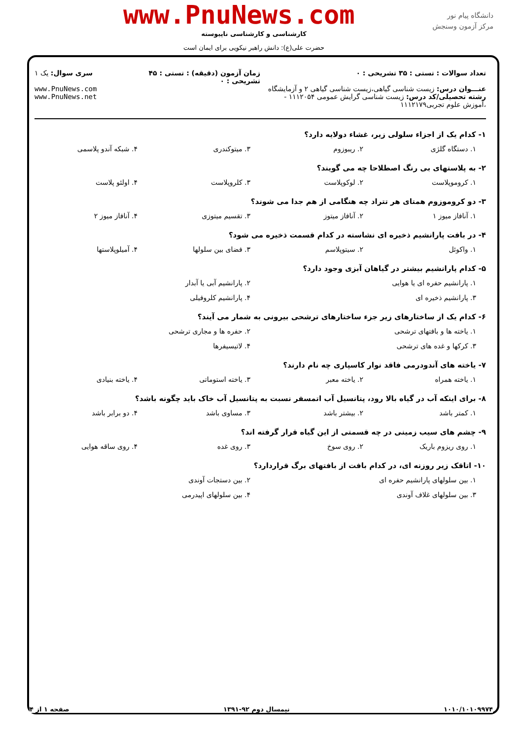www.PnuNews.com
دانشگاه پیام نور
مرکز آزمون وسنجش
کارشناسی و کارشناسی ناپیوسته
حضرت علی(ع): دانش راهبر نیکویی برای ایمان است
تعداد سوالات : تستی : ۳۵ تشریحی : ۰
عنـــوان درس: زیست شناسی گیاهی،زیست شناسی گیاهی ۲ و آزمایشگاه
رشته تحصیلی/کد درس: زیست شناسی گرایش عمومی ۱۱۱۲۰۵۴ - ،آموزش علوم تجربی۱۱۱۲۱۷۹
زمان آزمون (دقیقه) : تستی : ۴۵ تشریحی : ۰
سری سوال: یک ۱
www.PnuNews.com
www.PnuNews.net
۱- کدام یک از اجزاء سلولی زیر، غشاء دولایه دارد؟
۱. دستگاه گلژی ۲. ریبوزوم ۳. میتوکندری ۴. شبکه آندو پلاسمی
۲- به پلاستهای بی رنگ اصطلاحا چه می گویند؟
۱. کروموپلاست ۲. لوکوپلاست ۳. کلروپلاست ۴. اولئو پلاست
۳- دو کروموزوم همتای هر تتراد چه هنگامی از هم جدا می شوند؟
۱. آنافاز میوز ۱ ۲. آنافاز میتوز ۳. تقسیم میتوزی ۴. آنافاز میوز ۲
۴- در بافت پارانشیم ذخیره ای نشاسته در کدام قسمت ذخیره می شود؟
۱. واکوئل ۲. سیتوپلاسم ۳. فضای بین سلولها ۴. آمیلوپلاستها
۵- کدام پارانشیم بیشتر در گیاهان آبزی وجود دارد؟
۱. پارانشیم حفره ای یا هوایی ۲. پارانشیم آبی یا آبدار
۳. پارانشیم ذخیره ای ۴. پارانشیم کلروفیلی
۶- کدام یک از ساختارهای زیر جزء ساختارهای ترشحی بیرونی به شمار می آیند؟
۱. یاخته ها و بافتهای ترشحی ۲. حفره ها و مجاری ترشحی
۳. کرکها و غده های ترشحی ۴. لاتیسیفرها
۷- یاخته های آندودرمی فاقد نوار کاسپاری چه نام دارند؟
۱. یاخته همراه ۲. یاخته معبر ۳. یاخته استوماتی ۴. یاخته بنیادی
۸- برای اینکه آب در گیاه بالا رود، پتانسیل آب اتمسفر نسبت به پتانسیل آب خاک باید چگونه باشد؟
۱. کمتر باشد ۲. بیشتر باشد ۳. مساوی باشد ۴. دو برابر باشد
۹- چشم های سیب زمینی در چه قسمتی از این گیاه قرار گرفته اند؟
۱. روی ریزوم باریک ۲. روی سوخ ۳. روی غده ۴. روی ساقه هوایی
۱۰- اتاقک زیر روزنه ای، در کدام بافت از بافتهای برگ قراردارد؟
۱. بین سلولهای پارانشیم حفره ای ۲. بین دستجات آوندی
۳. بین سلولهای غلاف آوندی ۴. بین سلولهای اپیدرمی
۱۰۱۰/۱۰۱۰۹۹۷۴ نیمسال دوم ۹۲-۱۳۹۱ صفحه ۱ از ۴